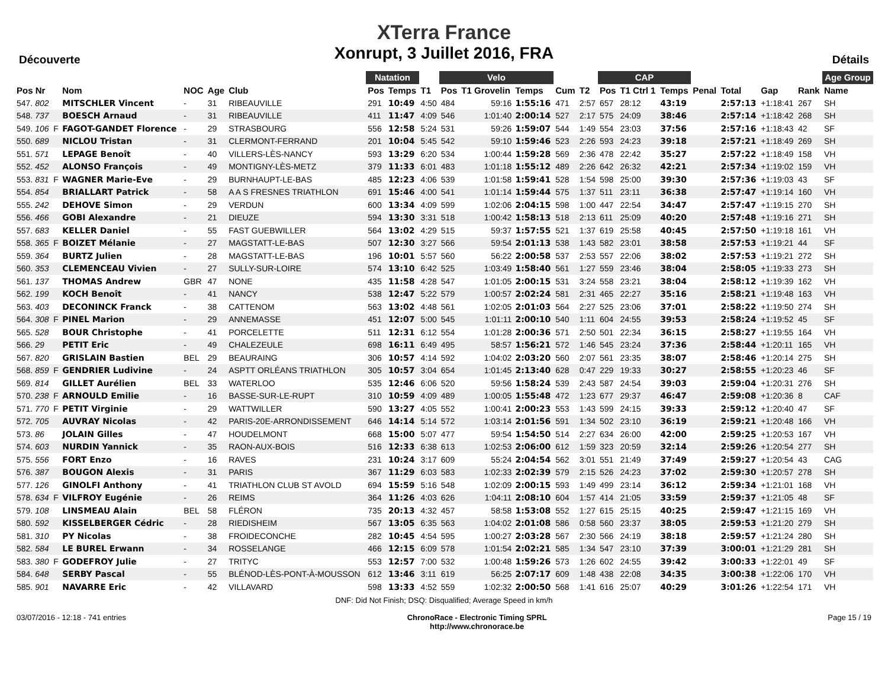XTerra France
Xonrupt, 3 Juillet 2016, FRA
Découverte Détails
| | | | | | | Natation | | | Velo | | | | | CAP | | | | | | | Age Group |
| --- | --- | --- | --- | --- | --- | --- | --- | --- | --- | --- | --- | --- | --- | --- | --- | --- | --- | --- | --- | --- | --- |
| Pos Nr | | Nom | NOC | Age | Club | Pos | Temps | T1 | Pos | T1 Grovelin | Temps | Cum | T2 | Pos | T1 Ctrl 1 | Temps | Penal | Total | Gap | Rank | Name |
| 547. 802 | | MITSCHLER Vincent | - | 31 | RIBEAUVILLE | 291 | 10:49 | 4:50 | 484 | 59:16 | 1:55:16 | 471 | 2:57 | 657 | 28:12 | 43:19 | | 2:57:13 | +1:18:41 | 267 | SH |
| 548. 737 | | BOESCH Arnaud | - | 31 | RIBEAUVILLE | 411 | 11:47 | 4:09 | 546 | 1:01:40 | 2:00:14 | 527 | 2:17 | 575 | 24:09 | 38:46 | | 2:57:14 | +1:18:42 | 268 | SH |
| 549. 106 | F | FAGOT-GANDET Florence | - | 29 | STRASBOURG | 556 | 12:58 | 5:24 | 531 | 59:26 | 1:59:07 | 544 | 1:49 | 554 | 23:03 | 37:56 | | 2:57:16 | +1:18:43 | 42 | SF |
| 550. 689 | | NICLOU Tristan | - | 31 | CLERMONT-FERRAND | 201 | 10:04 | 5:45 | 542 | 59:10 | 1:59:46 | 523 | 2:26 | 593 | 24:23 | 39:18 | | 2:57:21 | +1:18:49 | 269 | SH |
| 551. 571 | | LEPAGE Benoît | - | 40 | VILLERS-LÈS-NANCY | 593 | 13:29 | 6:20 | 534 | 1:00:44 | 1:59:28 | 569 | 2:36 | 478 | 22:42 | 35:27 | | 2:57:22 | +1:18:49 | 158 | VH |
| 552. 452 | | ALONSO François | - | 49 | MONTIGNY-LÈS-METZ | 379 | 11:33 | 6:01 | 483 | 1:01:18 | 1:55:12 | 489 | 2:26 | 642 | 26:32 | 42:21 | | 2:57:34 | +1:19:02 | 159 | VH |
| 553. 831 | F | WAGNER Marie-Eve | - | 29 | BURNHAUPT-LE-BAS | 485 | 12:23 | 4:06 | 539 | 1:01:58 | 1:59:41 | 528 | 1:54 | 598 | 25:00 | 39:30 | | 2:57:36 | +1:19:03 | 43 | SF |
| 554. 854 | | BRIALLART Patrick | - | 58 | A A S FRESNES TRIATHLON | 691 | 15:46 | 4:00 | 541 | 1:01:14 | 1:59:44 | 575 | 1:37 | 511 | 23:11 | 36:38 | | 2:57:47 | +1:19:14 | 160 | VH |
| 555. 242 | | DEHOVE Simon | - | 29 | VERDUN | 600 | 13:34 | 4:09 | 599 | 1:02:06 | 2:04:15 | 598 | 1:00 | 447 | 22:54 | 34:47 | | 2:57:47 | +1:19:15 | 270 | SH |
| 556. 466 | | GOBI Alexandre | - | 21 | DIEUZE | 594 | 13:30 | 3:31 | 518 | 1:00:42 | 1:58:13 | 518 | 2:13 | 611 | 25:09 | 40:20 | | 2:57:48 | +1:19:16 | 271 | SH |
| 557. 683 | | KELLER Daniel | - | 55 | FAST GUEBWILLER | 564 | 13:02 | 4:29 | 515 | 59:37 | 1:57:55 | 521 | 1:37 | 619 | 25:58 | 40:45 | | 2:57:50 | +1:19:18 | 161 | VH |
| 558. 365 | F | BOIZET Mélanie | - | 27 | MAGSTATT-LE-BAS | 507 | 12:30 | 3:27 | 566 | 59:54 | 2:01:13 | 538 | 1:43 | 582 | 23:01 | 38:58 | | 2:57:53 | +1:19:21 | 44 | SF |
| 559. 364 | | BURTZ Julien | - | 28 | MAGSTATT-LE-BAS | 196 | 10:01 | 5:57 | 560 | 56:22 | 2:00:58 | 537 | 2:53 | 557 | 22:06 | 38:02 | | 2:57:53 | +1:19:21 | 272 | SH |
| 560. 353 | | CLEMENCEAU Vivien | - | 27 | SULLY-SUR-LOIRE | 574 | 13:10 | 6:42 | 525 | 1:03:49 | 1:58:40 | 561 | 1:27 | 559 | 23:46 | 38:04 | | 2:58:05 | +1:19:33 | 273 | SH |
| 561. 137 | | THOMAS Andrew | GBR | 47 | NONE | 435 | 11:58 | 4:28 | 547 | 1:01:05 | 2:00:15 | 531 | 3:24 | 558 | 23:21 | 38:04 | | 2:58:12 | +1:19:39 | 162 | VH |
| 562. 199 | | KOCH Benoît | - | 41 | NANCY | 538 | 12:47 | 5:22 | 579 | 1:00:57 | 2:02:24 | 581 | 2:31 | 465 | 22:27 | 35:16 | | 2:58:21 | +1:19:48 | 163 | VH |
| 563. 403 | | DECONINCK Franck | - | 38 | CATTENOM | 563 | 13:02 | 4:48 | 561 | 1:02:05 | 2:01:03 | 564 | 2:27 | 525 | 23:06 | 37:01 | | 2:58:22 | +1:19:50 | 274 | SH |
| 564. 308 | F | PINEL Marion | - | 29 | ANNEMASSE | 451 | 12:07 | 5:00 | 545 | 1:01:11 | 2:00:10 | 540 | 1:11 | 604 | 24:55 | 39:53 | | 2:58:24 | +1:19:52 | 45 | SF |
| 565. 528 | | BOUR Christophe | - | 41 | PORCELETTE | 511 | 12:31 | 6:12 | 554 | 1:01:28 | 2:00:36 | 571 | 2:50 | 501 | 22:34 | 36:15 | | 2:58:27 | +1:19:55 | 164 | VH |
| 566. 29 | | PETIT Eric | - | 49 | CHALEZEULE | 698 | 16:11 | 6:49 | 495 | 58:57 | 1:56:21 | 572 | 1:46 | 545 | 23:24 | 37:36 | | 2:58:44 | +1:20:11 | 165 | VH |
| 567. 820 | | GRISLAIN Bastien | BEL | 29 | BEAURAING | 306 | 10:57 | 4:14 | 592 | 1:04:02 | 2:03:20 | 560 | 2:07 | 561 | 23:35 | 38:07 | | 2:58:46 | +1:20:14 | 275 | SH |
| 568. 859 | F | GENDRIER Ludivine | - | 24 | ASPTT ORLÉANS TRIATHLON | 305 | 10:57 | 3:04 | 654 | 1:01:45 | 2:13:40 | 628 | 0:47 | 229 | 19:33 | 30:27 | | 2:58:55 | +1:20:23 | 46 | SF |
| 569. 814 | | GILLET Aurélien | BEL | 33 | WATERLOO | 535 | 12:46 | 6:06 | 520 | 59:56 | 1:58:24 | 539 | 2:43 | 587 | 24:54 | 39:03 | | 2:59:04 | +1:20:31 | 276 | SH |
| 570. 238 | F | ARNOULD Emilie | - | 16 | BASSE-SUR-LE-RUPT | 310 | 10:59 | 4:09 | 489 | 1:00:05 | 1:55:48 | 472 | 1:23 | 677 | 29:37 | 46:47 | | 2:59:08 | +1:20:36 | 8 | CAF |
| 571. 770 | F | PETIT Virginie | - | 29 | WATTWILLER | 590 | 13:27 | 4:05 | 552 | 1:00:41 | 2:00:23 | 553 | 1:43 | 599 | 24:15 | 39:33 | | 2:59:12 | +1:20:40 | 47 | SF |
| 572. 705 | | AUVRAY Nicolas | - | 42 | PARIS-20E-ARRONDISSEMENT | 646 | 14:14 | 5:14 | 572 | 1:03:14 | 2:01:56 | 591 | 1:34 | 502 | 23:10 | 36:19 | | 2:59:21 | +1:20:48 | 166 | VH |
| 573. 86 | | JOLAIN Gilles | - | 47 | HOUDELMONT | 668 | 15:00 | 5:07 | 477 | 59:54 | 1:54:50 | 514 | 2:27 | 634 | 26:00 | 42:00 | | 2:59:25 | +1:20:53 | 167 | VH |
| 574. 603 | | NURDIN Yannick | - | 35 | RAON-AUX-BOIS | 516 | 12:33 | 6:38 | 613 | 1:02:53 | 2:06:00 | 612 | 1:59 | 323 | 20:59 | 32:14 | | 2:59:26 | +1:20:54 | 277 | SH |
| 575. 556 | | FORT Enzo | - | 16 | RAVES | 231 | 10:24 | 3:17 | 609 | 55:24 | 2:04:54 | 562 | 3:01 | 551 | 21:49 | 37:49 | | 2:59:27 | +1:20:54 | 43 | CAG |
| 576. 387 | | BOUGON Alexis | - | 31 | PARIS | 367 | 11:29 | 6:03 | 583 | 1:02:33 | 2:02:39 | 579 | 2:15 | 526 | 24:23 | 37:02 | | 2:59:30 | +1:20:57 | 278 | SH |
| 577. 126 | | GINOLFI Anthony | - | 41 | TRIATHLON CLUB ST AVOLD | 694 | 15:59 | 5:16 | 548 | 1:02:09 | 2:00:15 | 593 | 1:49 | 499 | 23:14 | 36:12 | | 2:59:34 | +1:21:01 | 168 | VH |
| 578. 634 | F | VILFROY Eugénie | - | 26 | REIMS | 364 | 11:26 | 4:03 | 626 | 1:04:11 | 2:08:10 | 604 | 1:57 | 414 | 21:05 | 33:59 | | 2:59:37 | +1:21:05 | 48 | SF |
| 579. 108 | | LINSMEAU Alain | BEL | 58 | FLÉRON | 735 | 20:13 | 4:32 | 457 | 58:58 | 1:53:08 | 552 | 1:27 | 615 | 25:15 | 40:25 | | 2:59:47 | +1:21:15 | 169 | VH |
| 580. 592 | | KISSELBERGER Cédric | - | 28 | RIEDISHEIM | 567 | 13:05 | 6:35 | 563 | 1:04:02 | 2:01:08 | 586 | 0:58 | 560 | 23:37 | 38:05 | | 2:59:53 | +1:21:20 | 279 | SH |
| 581. 310 | | PY Nicolas | - | 38 | FROIDECONCHE | 282 | 10:45 | 4:54 | 595 | 1:00:27 | 2:03:28 | 567 | 2:30 | 566 | 24:19 | 38:18 | | 2:59:57 | +1:21:24 | 280 | SH |
| 582. 584 | | LE BUREL Erwann | - | 34 | ROSSELANGE | 466 | 12:15 | 6:09 | 578 | 1:01:54 | 2:02:21 | 585 | 1:34 | 547 | 23:10 | 37:39 | | 3:00:01 | +1:21:29 | 281 | SH |
| 583. 380 | F | GODEFROY Julie | - | 27 | TRITYC | 553 | 12:57 | 7:00 | 532 | 1:00:48 | 1:59:26 | 573 | 1:26 | 602 | 24:55 | 39:42 | | 3:00:33 | +1:22:01 | 49 | SF |
| 584. 648 | | SERBY Pascal | - | 55 | BLÉNOD-LÈS-PONT-À-MOUSSON | 612 | 13:46 | 3:11 | 619 | 56:25 | 2:07:17 | 609 | 1:48 | 438 | 22:08 | 34:35 | | 3:00:38 | +1:22:06 | 170 | VH |
| 585. 901 | | NAVARRE Eric | - | 42 | VILLAVARD | 598 | 13:33 | 4:52 | 559 | 1:02:32 | 2:00:50 | 568 | 1:41 | 616 | 25:07 | 40:29 | | 3:01:26 | +1:22:54 | 171 | VH |
DNF: Did Not Finish; DSQ: Disqualified; Average Speed in km/h
03/07/2016 - 12:18 - 741 entries ChronoRace - Electronic Timing SPRL
http://www.chronorace.be Page 15 / 19